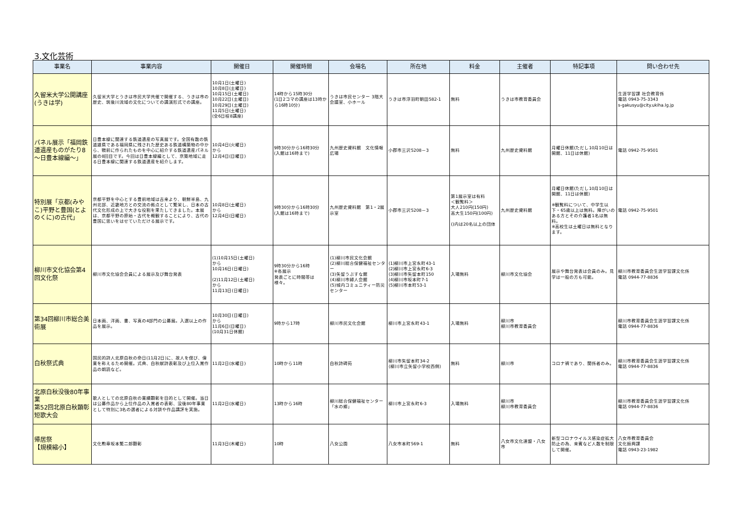3.文化芸術
| 事業名 | 事業内容 | 開催日 | 開催時間 | 会場名 | 所在地 | 料金 | 主催者 | 特記事項 | 問い合わせ先 |
| --- | --- | --- | --- | --- | --- | --- | --- | --- | --- |
| 久留米大学公開講座(うきは学) | 久留米大学とうきは市民大学共催で開催する、うきは市の歴史、筑後川流域の文化についての講演形式での講座。 | 10月1日(土曜日) 10月8日(土曜日) 10月15日(土曜日) 10月22日(土曜日) 10月29日(土曜日) 11月5日(土曜日) (全6日程8講座) | 14時から15時30分 (1日2コマの講座は13時から16時10分) | うきは市民センター 3階大会議室、小ホール | うきは市浮羽町朝田582-1 | 無料 | うきは市教育委員会 | | 生涯学習課 社会教育係 電話 0943-75-3343 s-gakusyu@city.ukiha.lg.jp |
| パネル展示「福岡鉄道遺産ものがたり8～日豊本線編～」 | 日豊本線に関連する鉄道遺産の写真展です。全国有数の鉄道雄県である福岡県に残された歴史ある鉄道構築物の中から、戦前に作られたものを中心に紹介する鉄道遺産パネル展の8回目です。今回は日豊本線編として、京築地域に走る日豊本線に関連する鉄道遺産を紹介します。 | 10月4日(火曜日) から 12月4日(日曜日) | 9時30分から16時30分 (入館は16時まで) | 九州歴史資料館 文化情報広場 | 小郡市三沢5208－3 | 無料 | 九州歴史資料館 | 月曜日休館(ただし10月10日は開館、11日は休館) | 電話 0942-75-9501 |
| 特別展「京都(みやこ)平野と豊国(とよのくに)の古代」 | 京都平野を中心とする豊前地域は古来より、朝鮮半島、九州北部、近畿地方との交流の拠点として繁栄し、日本の古代文化形成の上で大きな役割を果たしてきました。本展は、京都平野の原始・古代を概観することにより、古代の豊国に思いをはせていただける展示です。 | 10月8日(土曜日) から 12月4日(日曜日) | 9時30分から16時30分 (入館は16時まで) | 九州歴史資料館 第1・2展示室 | 小郡市三沢5208－3 | 第1展示室は有料 ＜観覧料＞ 大人210円(150円) 高大生150円(100円) ()内は20名以上の団体 | 九州歴史資料館 | 月曜日休館(ただし10月10日は開館、11日は休館) ※観覧料について、中学生以下・65歳以上は無料。障がいのある方とその介護者1名は無料。 ※高校生は土曜日は無料となります。 | 電話 0942-75-9501 |
| 柳川市文化協会第4回文化祭 | 柳川市文化協会会員による展示及び舞台発表 | (1)10月15日(土曜日) から 10月16日(日曜日) (2)11月12日(土曜日) から 11月13日(日曜日) | 9時30分から16時 ※各展示 発表ごとに時間帯は様々。 | (1)柳川市民文化会館 (2)柳川総合保健福祉センター (3)矢留うぶすな館 (4)柳川市婦人会館 (5)城内コミュニティー防災センター | (1)柳川市上宮永町43-1 (2)柳川市上宮永町6-3 (3)柳川市矢留本町150 (4)柳川市坂本町7-1 (5)柳川市本町53-1 | 入場無料 | 柳川市文化協会 | 展示や舞台発表は会員のみ。見学は一般の方も可能。 | 柳川市教育委員会生涯学習課文化係 電話 0944-77-8836 |
| 第34回柳川市総合美術展 | 日本画、洋画、書、写真の4部門の公募展。入選以上の作品を展示。 | 10月30日(日曜日) から 11月6日(日曜日) (10月31日休館) | 9時から17時 | 柳川市民文化会館 | 柳川市上宮永町43-1 | 入場無料 | 柳川市 柳川市教育委員会 | | 柳川市教育委員会生涯学習課文化係 電話 0944-77-8836 |
| 白秋祭式典 | 国民的詩人北原白秋の命日(11月2日)に、故人を偲び、偉業を称えるため開催。式典、白秋献詩表彰及び上位入賞作品の朗読など。 | 11月2日(水曜日) | 10時から11時 | 白秋詩碑苑 | 柳川市矢留本町34-2 (柳川市立矢留小学校西側) | 無料 | 柳川市 | コロナ禍であり、関係者のみ。 | 柳川市教育委員会生涯学習課文化係 電話 0944-77-8836 |
| 北原白秋没後80年事業 第52回北原白秋顕彰短歌大会 | 歌人としての北原白秋の業績顕彰を目的として開催。当日は公募作品から上位作品の入賞者の表彰、没後80年事業として特別に3名の選者による対談や作品講評を実施。 | 11月2日(水曜日) | 13時から16時 | 柳川総合保健福祉センター「水の郷」 | 柳川市上宮永町6-3 | 入場無料 | 柳川市 柳川市教育委員会 | | 柳川市教育委員会生涯学習課文化係 電話 0944-77-8836 |
| 帰居祭 【規模縮小】 | 文化勲章坂本繁二郎顕彰 | 11月3日(木曜日) | 10時 | 八女公園 | 八女市本町569-1 | 無料 | 八女市文化連盟・八女市 | 新型コロナウイルス感染症拡大防止の為、来賓など人数を制限して開催。 | 八女市教育委員会 文化振興課 電話 0943-23-1982 |